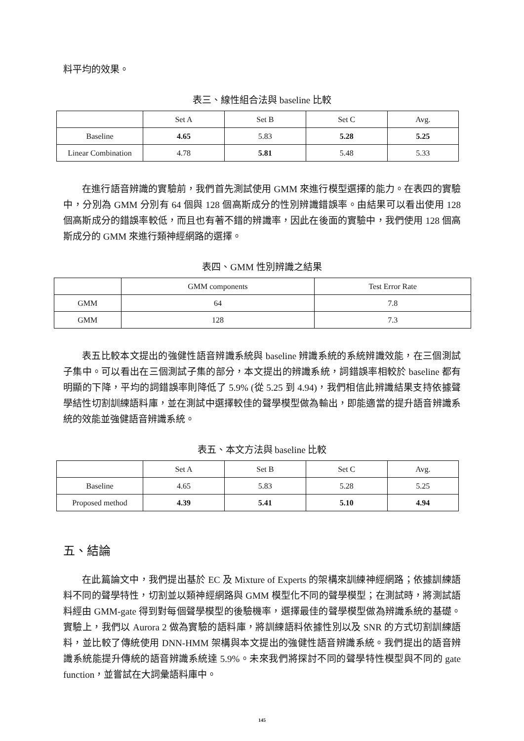料平均的效果。
表三、線性組合法與 baseline 比較
| | Set A | Set B | Set C | Avg. |
| --- | --- | --- | --- | --- |
| Baseline | 4.65 | 5.83 | 5.28 | 5.25 |
| Linear Combination | 4.78 | 5.81 | 5.48 | 5.33 |
在進行語音辨識的實驗前，我們首先測試使用 GMM 來進行模型選擇的能力。在表四的實驗中，分別為 GMM 分別有 64 個與 128 個高斯成分的性別辨識錯誤率。由結果可以看出使用 128 個高斯成分的錯誤率較低，而且也有著不錯的辨識率，因此在後面的實驗中，我們使用 128 個高斯成分的 GMM 來進行類神經網路的選擇。
表四、GMM 性別辨識之結果
| | GMM components | Test Error Rate |
| --- | --- | --- |
| GMM | 64 | 7.8 |
| GMM | 128 | 7.3 |
表五比較本文提出的強健性語音辨識系統與 baseline 辨識系統的系統辨識效能，在三個測試子集中。可以看出在三個測試子集的部分，本文提出的辨識系統，詞錯誤率相較於 baseline 都有明顯的下降，平均的詞錯誤率則降低了 5.9% (從 5.25 到 4.94)，我們相信此辨識結果支持依據聲學結性切割訓練語料庫，並在測試中選擇較佳的聲學模型做為輸出，即能適當的提升語音辨識系統的效能並強健語音辨識系統。
表五、本文方法與 baseline 比較
| | Set A | Set B | Set C | Avg. |
| --- | --- | --- | --- | --- |
| Baseline | 4.65 | 5.83 | 5.28 | 5.25 |
| Proposed method | 4.39 | 5.41 | 5.10 | 4.94 |
五、結論
在此篇論文中，我們提出基於 EC 及 Mixture of Experts 的架構來訓練神經網路；依據訓練語料不同的聲學特性，切割並以類神經網路與 GMM 模型化不同的聲學模型；在測試時，將測試語料經由 GMM-gate 得到對每個聲學模型的後驗機率，選擇最佳的聲學模型做為辨識系統的基礎。實驗上，我們以 Aurora 2 做為實驗的語料庫，將訓練語料依據性別以及 SNR 的方式切割訓練語料，並比較了傳統使用 DNN-HMM 架構與本文提出的強健性語音辨識系統。我們提出的語音辨識系統能提升傳統的語音辨識系統達 5.9%。未來我們將探討不同的聲學特性模型與不同的 gate function，並嘗試在大詞彙語料庫中。
145